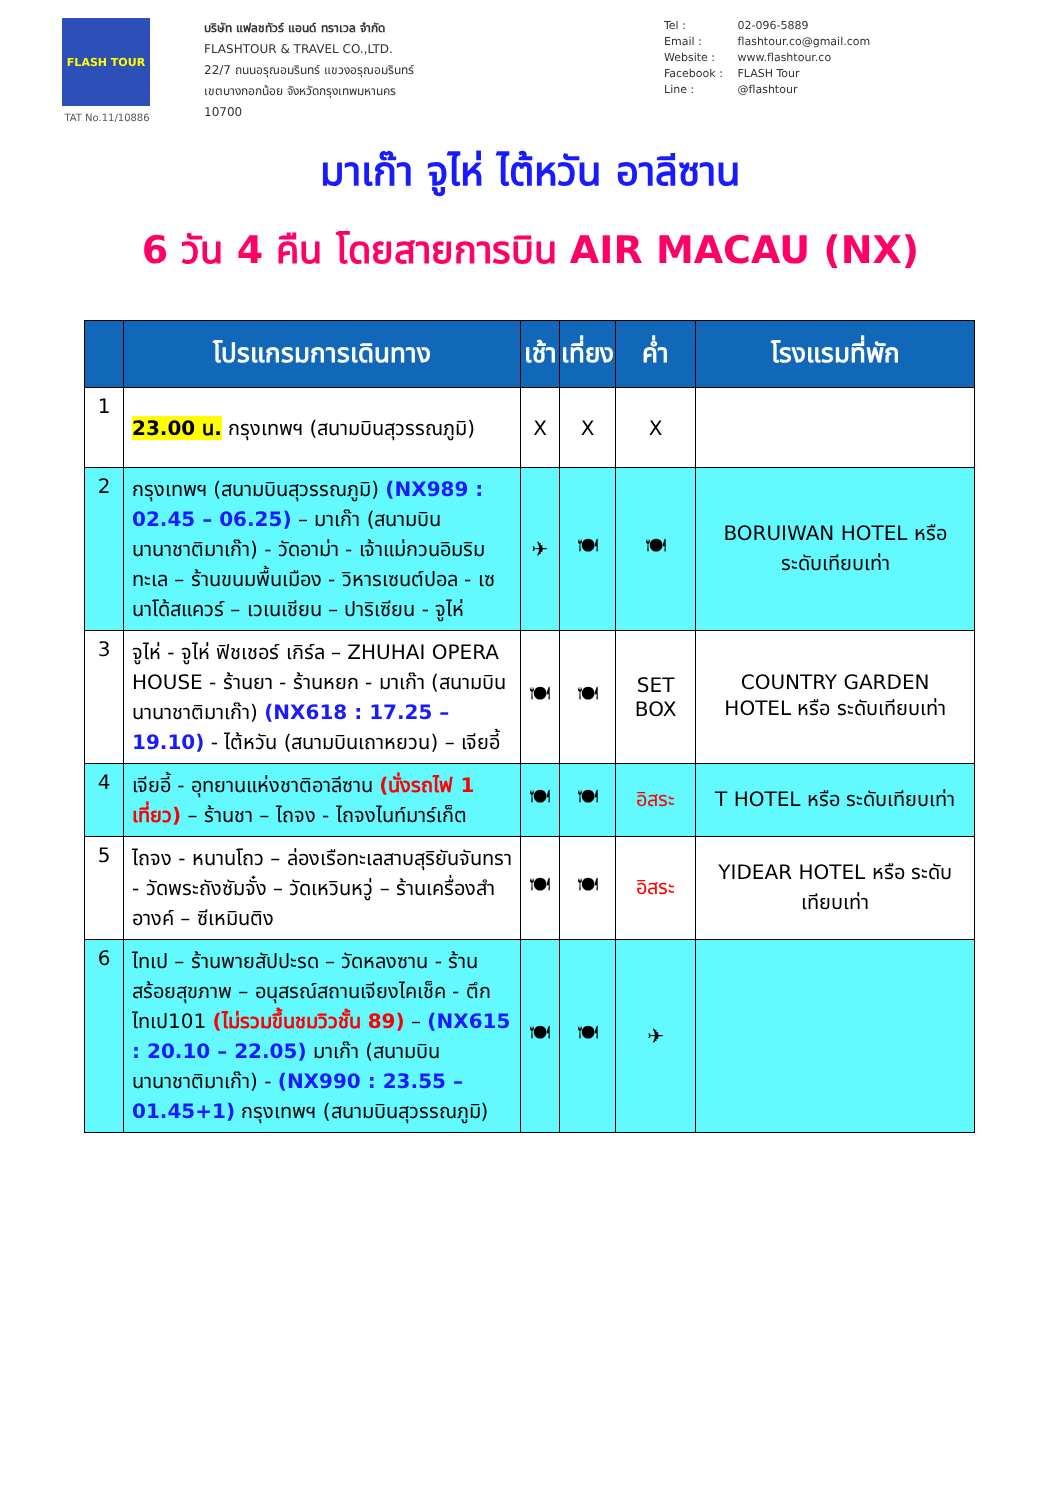FLASH TOUR
TAT No.11/10886
บริษัท แฟลชทัวร์ แอนด์ ทราเวล จำกัด
FLASHTOUR & TRAVEL CO.,LTD.
22/7 ถนนอรุณอมรินทร์ แขวงอรุณอมรินทร์
เขตบางกอกน้อย จังหวัดกรุงเทพมหานคร
10700
Tel : 02-096-5889
Email : flashtour.co@gmail.com
Website : www.flashtour.co
Facebook : FLASH Tour
Line : @flashtour
มาเก๊า จูไห่ ไต้หวัน อาลีซาน
6 วัน 4 คืน โดยสายการบิน AIR MACAU (NX)
| | โปรแกรมการเดินทาง | เช้า | เที่ยง | ค่ำ | โรงแรมที่พัก |
| --- | --- | --- | --- | --- | --- |
| 1 | 23.00 น. กรุงเทพฯ (สนามบินสุวรรณภูมิ) | X | X | X | |
| 2 | กรุงเทพฯ (สนามบินสุวรรณภูมิ) (NX989 : 02.45 – 06.25) – มาเก๊า (สนามบินนานาชาติมาเก๊า) - วัดอาม่า - เจ้าแม่กวนอิมริมทะเล – ร้านขนมพื้นเมือง - วิหารเซนต์ปอล - เซนาโด้สแควร์ – เวเนเชียน – ปาริเซียน - จูไห่ | ✈ | 🍽 | 🍽 | BORUIWAN HOTEL หรือ ระดับเทียบเท่า |
| 3 | จูไห่ - จูไห่ ฟิชเชอร์ เกิร์ล – ZHUHAI OPERA HOUSE - ร้านยา - ร้านหยก - มาเก๊า (สนามบินนานาชาติมาเก๊า) (NX618 : 17.25 – 19.10) - ไต้หวัน (สนามบินเถาหยวน) – เจียอี้ | 🍽 | 🍽 | SET BOX | COUNTRY GARDEN HOTEL หรือ ระดับเทียบเท่า |
| 4 | เจียอี้ - อุทยานแห่งชาติอาลีซาน (นั่งรถไฟ 1 เที่ยว) – ร้านชา – ไถจง - ไถจงไนท์มาร์เก็ต | 🍽 | 🍽 | อิสระ | T HOTEL หรือ ระดับเทียบเท่า |
| 5 | ไถจง - หนานโถว – ล่องเรือทะเลสาบสุริยันจันทรา - วัดพระถังซัมจั๋ง – วัดเหวินหวู่ – ร้านเครื่องสำอางค์ – ซีเหมินติง | 🍽 | 🍽 | อิสระ | YIDEAR HOTEL หรือ ระดับเทียบเท่า |
| 6 | ไทเป – ร้านพายสัปปะรด – วัดหลงซาน - ร้านสร้อยสุขภาพ – อนุสรณ์สถานเจียงไคเช็ค - ตึกไทเป101 (ไม่รวมขึ้นชมวิวชั้น 89) – (NX615 : 20.10 – 22.05) มาเก๊า (สนามบินนานาชาติมาเก๊า) - (NX990 : 23.55 – 01.45+1) กรุงเทพฯ (สนามบินสุวรรณภูมิ) | 🍽 | 🍽 | ✈ | |